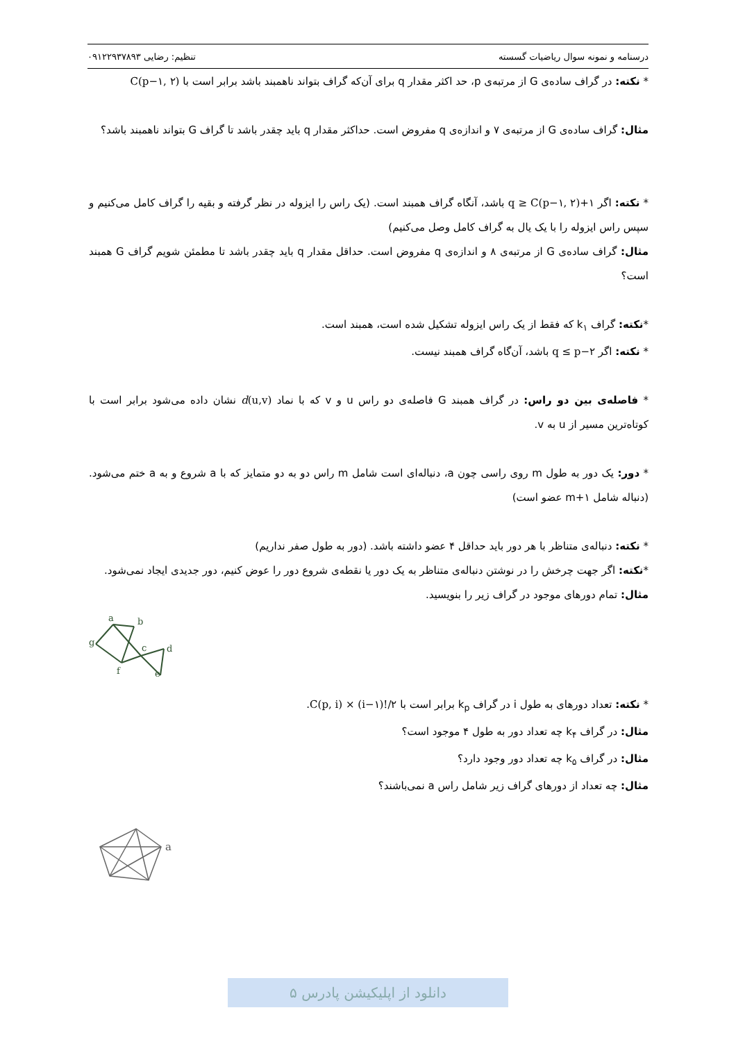درسنامه و نمونه سوال ریاضیات گسسته تنظیم: رضایی ۰۹۱۲۲۹۳۷۸۹۳
* نکته: در گراف ساده‌ی G از مرتبه‌ی p، حد اکثر مقدار q برای آن‌که گراف بتواند ناهمبند باشد برابر است با C(p−۱, ۲)
مثال: گراف ساده‌ی G از مرتبه‌ی ۷ و اندازه‌ی q مفروض است. حداکثر مقدار q باید چقدر باشد تا گراف G بتواند ناهمبند باشد؟
* نکته: اگر q ≥ C(p−۱, ۲)+۱ باشد، آنگاه گراف همبند است. (یک راس را ایزوله در نظر گرفته و بقیه را گراف کامل می‌کنیم و سپس راس ایزوله را با یک یال به گراف کامل وصل می‌کنیم)
مثال: گراف ساده‌ی G از مرتبه‌ی ۸ و اندازه‌ی q مفروض است. حداقل مقدار q باید چقدر باشد تا مطمئن شویم گراف G همبند است؟
*نکته: گراف k<sub>۱</sub> که فقط از یک راس ایزوله تشکیل شده است، همبند است.
* نکته: اگر q ≤ p−۲ باشد، آن‌گاه گراف همبند نیست.
* فاصله‌ی بین دو راس: در گراف همبند G فاصله‌ی دو راس u و v که با نماد d(u,v) نشان داده می‌شود برابر است با کوتاه‌ترین مسیر از u به v.
* دور: یک دور به طول m روی راسی چون a، دنباله‌ای است شامل m راس دو به دو متمایز که با a شروع و به a ختم می‌شود. (دنباله شامل m+۱ عضو است)
* نکته: دنباله‌ی متناظر با هر دور باید حداقل ۴ عضو داشته باشد. (دور به طول صفر نداریم)
*نکته: اگر جهت چرخش را در نوشتن دنباله‌ی متناظر به یک دور یا نقطه‌ی شروع دور را عوض کنیم، دور جدیدی ایجاد نمی‌شود.
مثال: تمام دورهای موجود در گراف زیر را بنویسید.
a
b
g
c
d
f
e
* نکته: تعداد دورهای به طول i در گراف k<sub>p</sub> برابر است با C(p, i) × (i−۱)!/۲.
مثال: در گراف k<sub>۴</sub> چه تعداد دور به طول ۴ موجود است؟
مثال: در گراف k<sub>۵</sub> چه تعداد دور وجود دارد؟
مثال: چه تعداد از دورهای گراف زیر شامل راس a نمی‌باشند؟
a
دانلود از اپلیکیشن پادرس ۵